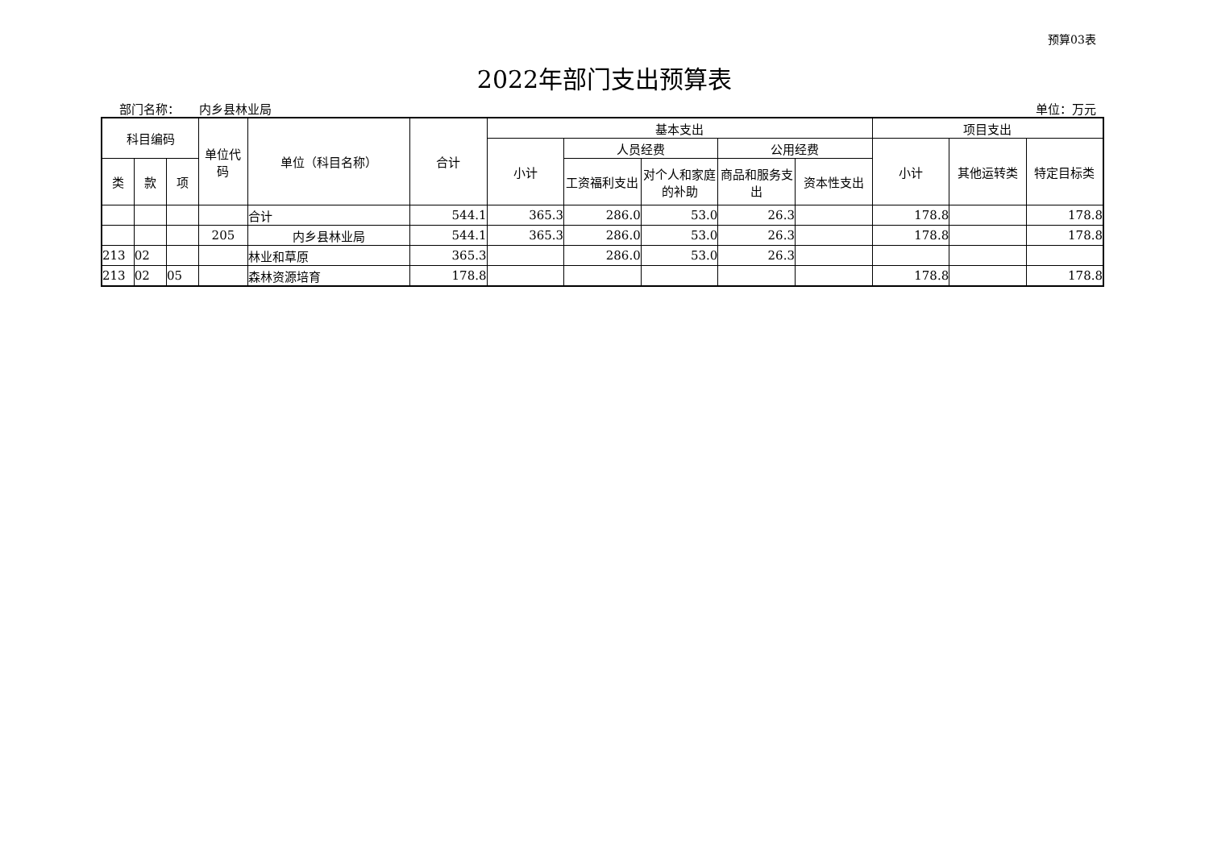预算03表
2022年部门支出预算表
部门名称： 内乡县林业局 单位：万元
| 科目编码 | | | 单位代码 | 单位（科目名称） | 合计 | 基本支出 | | | | | 项目支出 | | |
| --- | --- | --- | --- | --- | --- | --- | --- | --- | --- | --- | --- | --- | --- |
| | | | | | | 小计 | 人员经费 | | 公用经费 | | 小计 | 其他运转类 | 特定目标类 |
| 类 | 款 | 项 | | | | | 工资福利支出 | 对个人和家庭的补助 | 商品和服务支出 | 资本性支出 | | | |
| | | | | 合计 | 544.1 | 365.3 | 286.0 | 53.0 | 26.3 | | 178.8 | | 178.8 |
| | | | 205 | 内乡县林业局 | 544.1 | 365.3 | 286.0 | 53.0 | 26.3 | | 178.8 | | 178.8 |
| 213 | 02 | | | 林业和草原 | 365.3 | | 286.0 | 53.0 | 26.3 | | | | |
| 213 | 02 | 05 | | 森林资源培育 | 178.8 | | | | | | 178.8 | | 178.8 |